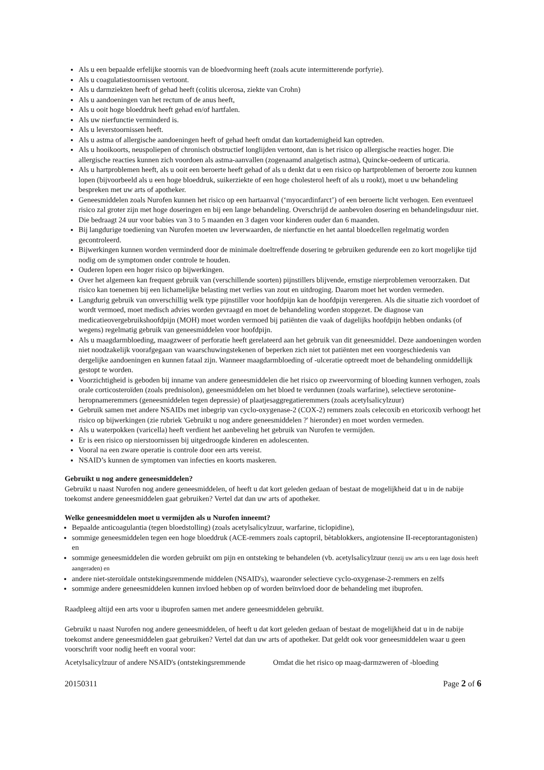Als u een bepaalde erfelijke stoornis van de bloedvorming heeft (zoals acute intermitterende porfyrie).
Als u coagulatiestoornissen vertoont.
Als u darmziekten heeft of gehad heeft (colitis ulcerosa, ziekte van Crohn)
Als u aandoeningen van het rectum of de anus heeft,
Als u ooit hoge bloeddruk heeft gehad en/of hartfalen.
Als uw nierfunctie verminderd is.
Als u leverstoornissen heeft.
Als u astma of allergische aandoeningen heeft of gehad heeft omdat dan kortademigheid kan optreden.
Als u hooikoorts, neuspoliepen of chronisch obstructief longlijden vertoont, dan is het risico op allergische reacties hoger. Die allergische reacties kunnen zich voordoen als astma-aanvallen (zogenaamd analgetisch astma), Quincke-oedeem of urticaria.
Als u hartproblemen heeft, als u ooit een beroerte heeft gehad of als u denkt dat u een risico op hartproblemen of beroerte zou kunnen lopen (bijvoorbeeld als u een hoge bloeddruk, suikerziekte of een hoge cholesterol heeft of als u rookt), moet u uw behandeling bespreken met uw arts of apotheker.
Geneesmiddelen zoals Nurofen kunnen het risico op een hartaanval (‘myocardinfarct’) of een beroerte licht verhogen. Een eventueel risico zal groter zijn met hoge doseringen en bij een lange behandeling. Overschrijd de aanbevolen dosering en behandelingsduur niet. Die bedraagt 24 uur voor babies van 3 to 5 maanden en 3 dagen voor kinderen ouder dan 6 maanden.
Bij langdurige toediening van Nurofen moeten uw leverwaarden, de nierfunctie en het aantal bloedcellen regelmatig worden gecontroleerd.
Bijwerkingen kunnen worden verminderd door de minimale doeltreffende dosering te gebruiken gedurende een zo kort mogelijke tijd nodig om de symptomen onder controle te houden.
Ouderen lopen een hoger risico op bijwerkingen.
Over het algemeen kan frequent gebruik van (verschillende soorten) pijnstillers blijvende, ernstige nierproblemen veroorzaken. Dat risico kan toenemen bij een lichamelijke belasting met verlies van zout en uitdroging. Daarom moet het worden vermeden.
Langdurig gebruik van onverschillig welk type pijnstiller voor hoofdpijn kan de hoofdpijn verergeren. Als die situatie zich voordoet of wordt vermoed, moet medisch advies worden gevraagd en moet de behandeling worden stopgezet. De diagnose van medicatieovergebruikshoofdpijn (MOH) moet worden vermoed bij patiënten die vaak of dagelijks hoofdpijn hebben ondanks (of wegens) regelmatig gebruik van geneesmiddelen voor hoofdpijn.
Als u maagdarmbloeding, maagzweer of perforatie heeft gerelateerd aan het gebruik van dit geneesmiddel. Deze aandoeningen worden niet noodzakelijk voorafgegaan van waarschuwingstekenen of beperken zich niet tot patiënten met een voorgeschiedenis van dergelijke aandoeningen en kunnen fataal zijn. Wanneer maagdarmbloeding of -ulceratie optreedt moet de behandeling onmiddellijk gestopt te worden.
Voorzichtigheid is geboden bij inname van andere geneesmiddelen die het risico op zweervorming of bloeding kunnen verhogen, zoals orale corticosteroïden (zoals prednisolon), geneesmiddelen om het bloed te verdunnen (zoals warfarine), selectieve serotonine-heropnameremmers (geneesmiddelen tegen depressie) of plaatjesaggregatieremmers (zoals acetylsalicylzuur)
Gebruik samen met andere NSAIDs met inbegrip van cyclo-oxygenase-2 (COX-2) remmers zoals celecoxib en etoricoxib verhoogt het risico op bijwerkingen (zie rubriek 'Gebruikt u nog andere geneesmiddelen ?' hieronder) en moet worden vermeden.
Als u waterpokken (varicella) heeft verdient het aanbeveling het gebruik van Nurofen te vermijden.
Er is een risico op nierstoornissen bij uitgedroogde kinderen en adolescenten.
Vooral na een zware operatie is controle door een arts vereist.
NSAID’s kunnen de symptomen van infecties en koorts maskeren.
Gebruikt u nog andere geneesmiddelen?
Gebruikt u naast Nurofen nog andere geneesmiddelen, of heeft u dat kort geleden gedaan of bestaat de mogelijkheid dat u in de nabije toekomst andere geneesmiddelen gaat gebruiken? Vertel dat dan uw arts of apotheker.
Welke geneesmiddelen moet u vermijden als u Nurofen inneemt?
Bepaalde anticoagulantia (tegen bloedstolling) (zoals acetylsalicylzuur, warfarine, ticlopidine),
sommige geneesmiddelen tegen een hoge bloeddruk (ACE-remmers zoals captopril, bètablokkers, angiotensine II-receptorantagonisten) en
sommige geneesmiddelen die worden gebruikt om pijn en ontsteking te behandelen (vb. acetylsalicylzuur (tenzij uw arts u een lage dosis heeft aangeraden) en
andere niet-steroïdale ontstekingsremmende middelen (NSAID's), waaronder selectieve cyclo-oxygenase-2-remmers en zelfs
sommige andere geneesmiddelen kunnen invloed hebben op of worden beïnvloed door de behandeling met ibuprofen.
Raadpleeg altijd een arts voor u ibuprofen samen met andere geneesmiddelen gebruikt.
Gebruikt u naast Nurofen nog andere geneesmiddelen, of heeft u dat kort geleden gedaan of bestaat de mogelijkheid dat u in de nabije toekomst andere geneesmiddelen gaat gebruiken? Vertel dat dan uw arts of apotheker. Dat geldt ook voor geneesmiddelen waar u geen voorschrift voor nodig heeft en vooral voor:
| Acetylsalicylzuur of andere NSAID's (ontstekingsremmende | Omdat die het risico op maag-darmzweren of -bloeding |
20150311 Page 2 of 6